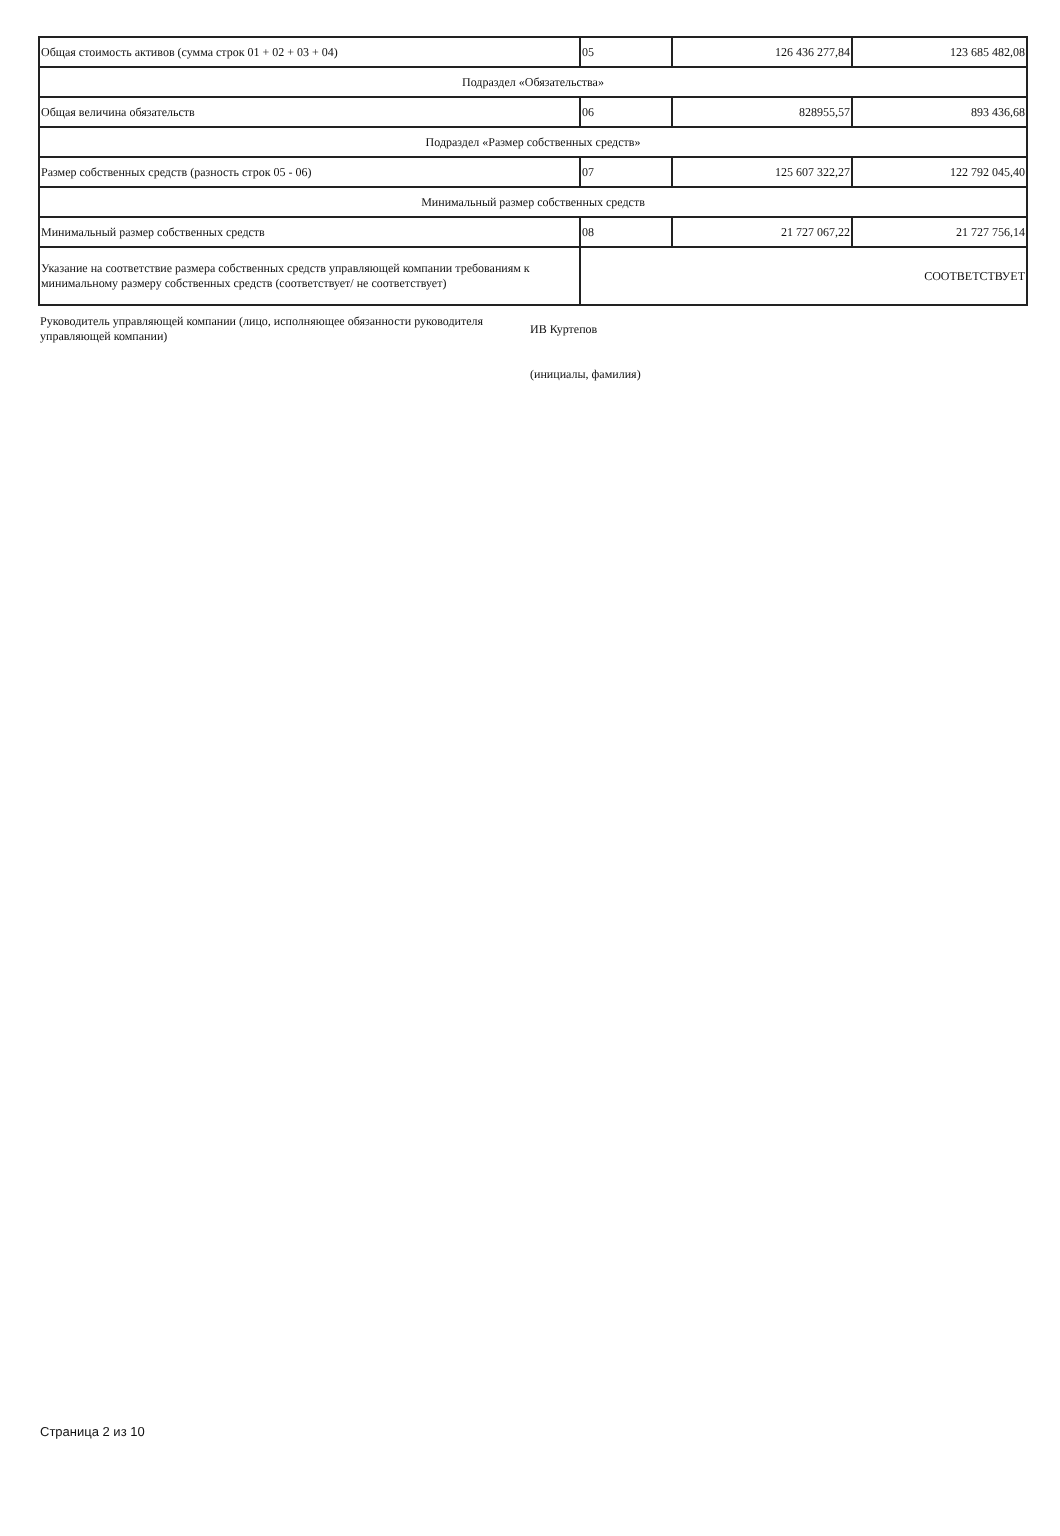| Общая стоимость активов (сумма строк 01 + 02 + 03 + 04) | 05 | 126 436 277,84 | 123 685 482,08 |
| Подраздел «Обязательства» | | | |
| Общая величина обязательств | 06 | 828955,57 | 893 436,68 |
| Подраздел «Размер собственных средств» | | | |
| Размер собственных средств (разность строк 05 - 06) | 07 | 125 607 322,27 | 122 792 045,40 |
| Минимальный размер собственных средств | | | |
| Минимальный размер собственных средств | 08 | 21 727 067,22 | 21 727 756,14 |
| Указание на соответствие размера собственных средств управляющей компании требованиям к минимальному размеру собственных средств (соответствует/ не соответствует) | СООТВЕТСТВУЕТ | | |
Руководитель управляющей компании (лицо, исполняющее обязанности руководителя управляющей компании)
ИВ Куртепов
(инициалы, фамилия)
Страница 2 из 10